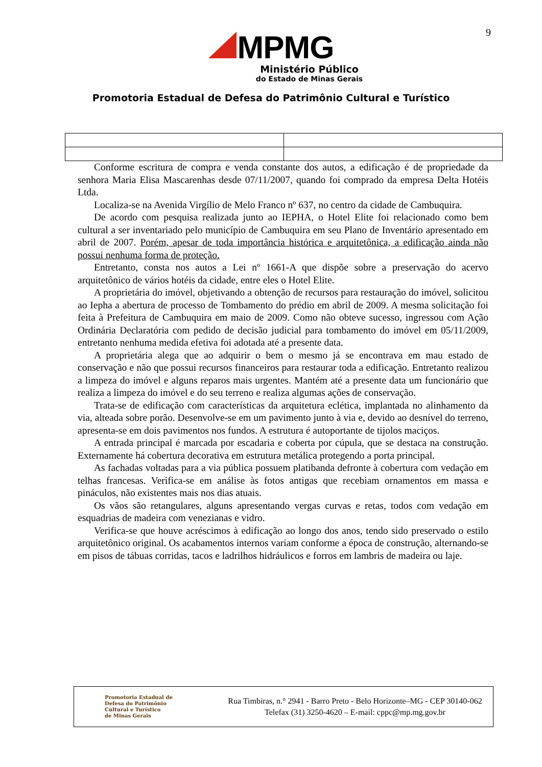9
MPMG
Ministério Público
do Estado de Minas Gerais
Promotoria Estadual de Defesa do Patrimônio Cultural e Turístico
Conforme escritura de compra e venda constante dos autos, a edificação é de propriedade da senhora Maria Elisa Mascarenhas desde 07/11/2007, quando foi comprado da empresa Delta Hotéis Ltda.
Localiza-se na Avenida Virgílio de Melo Franco nº 637, no centro da cidade de Cambuquira.
De acordo com pesquisa realizada junto ao IEPHA, o Hotel Elite foi relacionado como bem cultural a ser inventariado pelo município de Cambuquira em seu Plano de Inventário apresentado em abril de 2007. Porém, apesar de toda importância histórica e arquitetônica, a edificação ainda não possui nenhuma forma de proteção.
Entretanto, consta nos autos a Lei nº 1661-A que dispõe sobre a preservação do acervo arquitetônico de vários hotéis da cidade, entre eles o Hotel Elite.
A proprietária do imóvel, objetivando a obtenção de recursos para restauração do imóvel, solicitou ao Iepha a abertura de processo de Tombamento do prédio em abril de 2009. A mesma solicitação foi feita à Prefeitura de Cambuquira em maio de 2009. Como não obteve sucesso, ingressou com Ação Ordinária Declaratória com pedido de decisão judicial para tombamento do imóvel em 05/11/2009, entretanto nenhuma medida efetiva foi adotada até a presente data.
A proprietária alega que ao adquirir o bem o mesmo já se encontrava em mau estado de conservação e não que possui recursos financeiros para restaurar toda a edificação. Entretanto realizou a limpeza do imóvel e alguns reparos mais urgentes. Mantém até a presente data um funcionário que realiza a limpeza do imóvel e do seu terreno e realiza algumas ações de conservação.
Trata-se de edificação com características da arquitetura eclética, implantada no alinhamento da via, alteada sobre porão. Desenvolve-se em um pavimento junto à via e, devido ao desnível do terreno, apresenta-se em dois pavimentos nos fundos. A estrutura é autoportante de tijolos maciços.
A entrada principal é marcada por escadaria e coberta por cúpula, que se destaca na construção. Externamente há cobertura decorativa em estrutura metálica protegendo a porta principal.
As fachadas voltadas para a via pública possuem platibanda defronte à cobertura com vedação em telhas francesas. Verifica-se em análise às fotos antigas que recebiam ornamentos em massa e pináculos, não existentes mais nos dias atuais.
Os vãos são retangulares, alguns apresentando vergas curvas e retas, todos com vedação em esquadrias de madeira com venezianas e vidro.
Verifica-se que houve acréscimos à edificação ao longo dos anos, tendo sido preservado o estilo arquitetônico original. Os acabamentos internos variam conforme a época de construção, alternando-se em pisos de tábuas corridas, tacos e ladrilhos hidráulicos e forros em lambris de madeira ou laje.
Promotoria Estadual de
Defesa do Patrimônio
Cultural e Turístico
de Minas Gerais
Rua Timbiras, n.° 2941 - Barro Preto - Belo Horizonte–MG - CEP 30140-062
Telefax (31) 3250-4620 – E-mail: cppc@mp.mg.gov.br